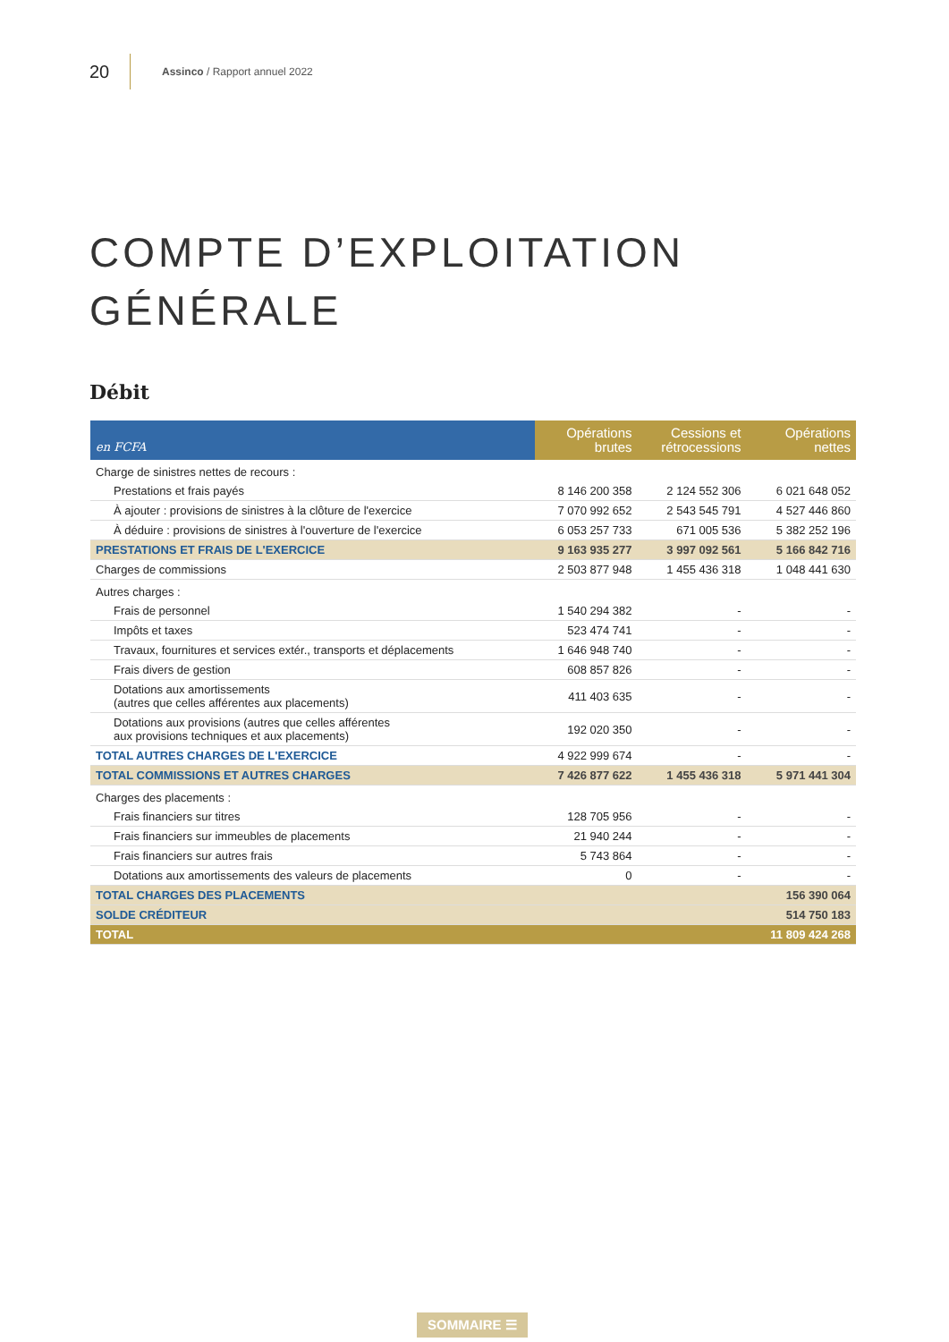20
Assinco / Rapport annuel 2022
COMPTE D’EXPLOITATION
GÉNÉRALE
Débit
| en FCFA | Opérations brutes | Cessions et rétrocessions | Opérations nettes |
| --- | --- | --- | --- |
| Charge de sinistres nettes de recours : | | | |
| Prestations et frais payés | 8 146 200 358 | 2 124 552 306 | 6 021 648 052 |
| À ajouter : provisions de sinistres à la clôture de l'exercice | 7 070 992 652 | 2 543 545 791 | 4 527 446 860 |
| À déduire : provisions de sinistres à l'ouverture de l'exercice | 6 053 257 733 | 671 005 536 | 5 382 252 196 |
| PRESTATIONS ET FRAIS DE L'EXERCICE | 9 163 935 277 | 3 997 092 561 | 5 166 842 716 |
| Charges de commissions | 2 503 877 948 | 1 455 436 318 | 1 048 441 630 |
| Autres charges : | | | |
| Frais de personnel | 1 540 294 382 | - | - |
| Impôts et taxes | 523 474 741 | - | - |
| Travaux, fournitures et services extér., transports et déplacements | 1 646 948 740 | - | - |
| Frais divers de gestion | 608 857 826 | - | - |
| Dotations aux amortissements (autres que celles afférentes aux placements) | 411 403 635 | - | - |
| Dotations aux provisions (autres que celles afférentes aux provisions techniques et aux placements) | 192 020 350 | - | - |
| TOTAL AUTRES CHARGES DE L'EXERCICE | 4 922 999 674 | - | - |
| TOTAL COMMISSIONS ET AUTRES CHARGES | 7 426 877 622 | 1 455 436 318 | 5 971 441 304 |
| Charges des placements : | | | |
| Frais financiers sur titres | 128 705 956 | - | - |
| Frais financiers sur immeubles de placements | 21 940 244 | - | - |
| Frais financiers sur autres frais | 5 743 864 | - | - |
| Dotations aux amortissements des valeurs de placements | 0 | - | - |
| TOTAL CHARGES DES PLACEMENTS | | | 156 390 064 |
| SOLDE CRÉDITEUR | | | 514 750 183 |
| TOTAL | | | 11 809 424 268 |
SOMMAIRE ☰